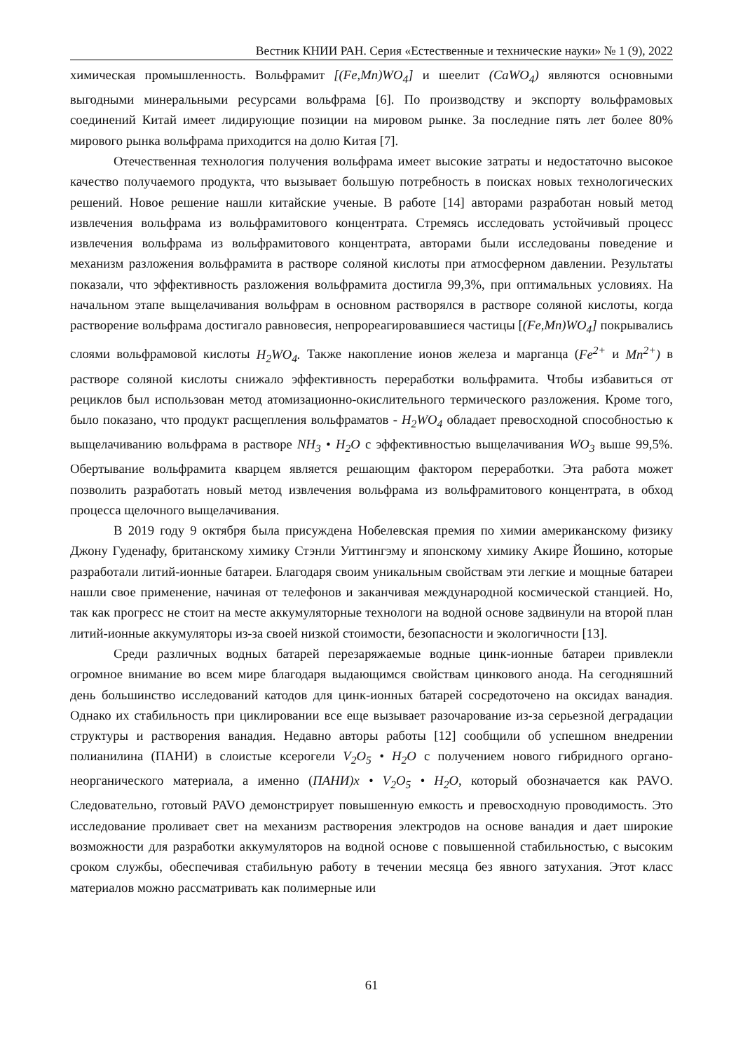Вестник КНИИ РАН. Серия «Естественные и технические науки» № 1 (9), 2022
химическая промышленность. Вольфрамит [(Fe,Mn)WO<sub>4</sub>] и шеелит (CaWO<sub>4</sub>) являются основными выгодными минеральными ресурсами вольфрама [6]. По производству и экспорту вольфрамовых соединений Китай имеет лидирующие позиции на мировом рынке. За последние пять лет более 80% мирового рынка вольфрама приходится на долю Китая [7].
Отечественная технология получения вольфрама имеет высокие затраты и недостаточно высокое качество получаемого продукта, что вызывает большую потребность в поисках новых технологических решений. Новое решение нашли китайские ученые. В работе [14] авторами разработан новый метод извлечения вольфрама из вольфрамитового концентрата. Стремясь исследовать устойчивый процесс извлечения вольфрама из вольфрамитового концентрата, авторами были исследованы поведение и механизм разложения вольфрамита в растворе соляной кислоты при атмосферном давлении. Результаты показали, что эффективность разложения вольфрамита достигла 99,3%, при оптимальных условиях. На начальном этапе выщелачивания вольфрам в основном растворялся в растворе соляной кислоты, когда растворение вольфрама достигало равновесия, непрореагировавшиеся частицы [(Fe,Mn)WO<sub>4</sub>] покрывались слоями вольфрамовой кислоты H<sub>2</sub>WO<sub>4</sub>. Также накопление ионов железа и марганца (Fe<sup>2+</sup> и Mn<sup>2+</sup>) в растворе соляной кислоты снижало эффективность переработки вольфрамита. Чтобы избавиться от рециклов был использован метод атомизационно-окислительного термического разложения. Кроме того, было показано, что продукт расщепления вольфраматов - H<sub>2</sub>WO<sub>4</sub> обладает превосходной способностью к выщелачиванию вольфрама в растворе NH<sub>3</sub> • H<sub>2</sub>O с эффективностью выщелачивания WO<sub>3</sub> выше 99,5%. Обертывание вольфрамита кварцем является решающим фактором переработки. Эта работа может позволить разработать новый метод извлечения вольфрама из вольфрамитового концентрата, в обход процесса щелочного выщелачивания.
В 2019 году 9 октября была присуждена Нобелевская премия по химии американскому физику Джону Гуденафу, британскому химику Стэнли Уиттингэму и японскому химику Акире Йошино, которые разработали литий-ионные батареи. Благодаря своим уникальным свойствам эти легкие и мощные батареи нашли свое применение, начиная от телефонов и заканчивая международной космической станцией. Но, так как прогресс не стоит на месте аккумуляторные технологи на водной основе задвинули на второй план литий-ионные аккумуляторы из-за своей низкой стоимости, безопасности и экологичности [13].
Среди различных водных батарей перезаряжаемые водные цинк-ионные батареи привлекли огромное внимание во всем мире благодаря выдающимся свойствам цинкового анода. На сегодняшний день большинство исследований катодов для цинк-ионных батарей сосредоточено на оксидах ванадия. Однако их стабильность при циклировании все еще вызывает разочарование из-за серьезной деградации структуры и растворения ванадия. Недавно авторы работы [12] сообщили об успешном внедрении полианилина (ПАНИ) в слоистые ксерогели V<sub>2</sub>O<sub>5</sub> • H<sub>2</sub>O с получением нового гибридного органо-неорганического материала, а именно (ПАНИ)x • V<sub>2</sub>O<sub>5</sub> • H<sub>2</sub>O, который обозначается как PAVO. Следовательно, готовый PAVO демонстрирует повышенную емкость и превосходную проводимость. Это исследование проливает свет на механизм растворения электродов на основе ванадия и дает широкие возможности для разработки аккумуляторов на водной основе с повышенной стабильностью, с высоким сроком службы, обеспечивая стабильную работу в течении месяца без явного затухания. Этот класс материалов можно рассматривать как полимерные или
61